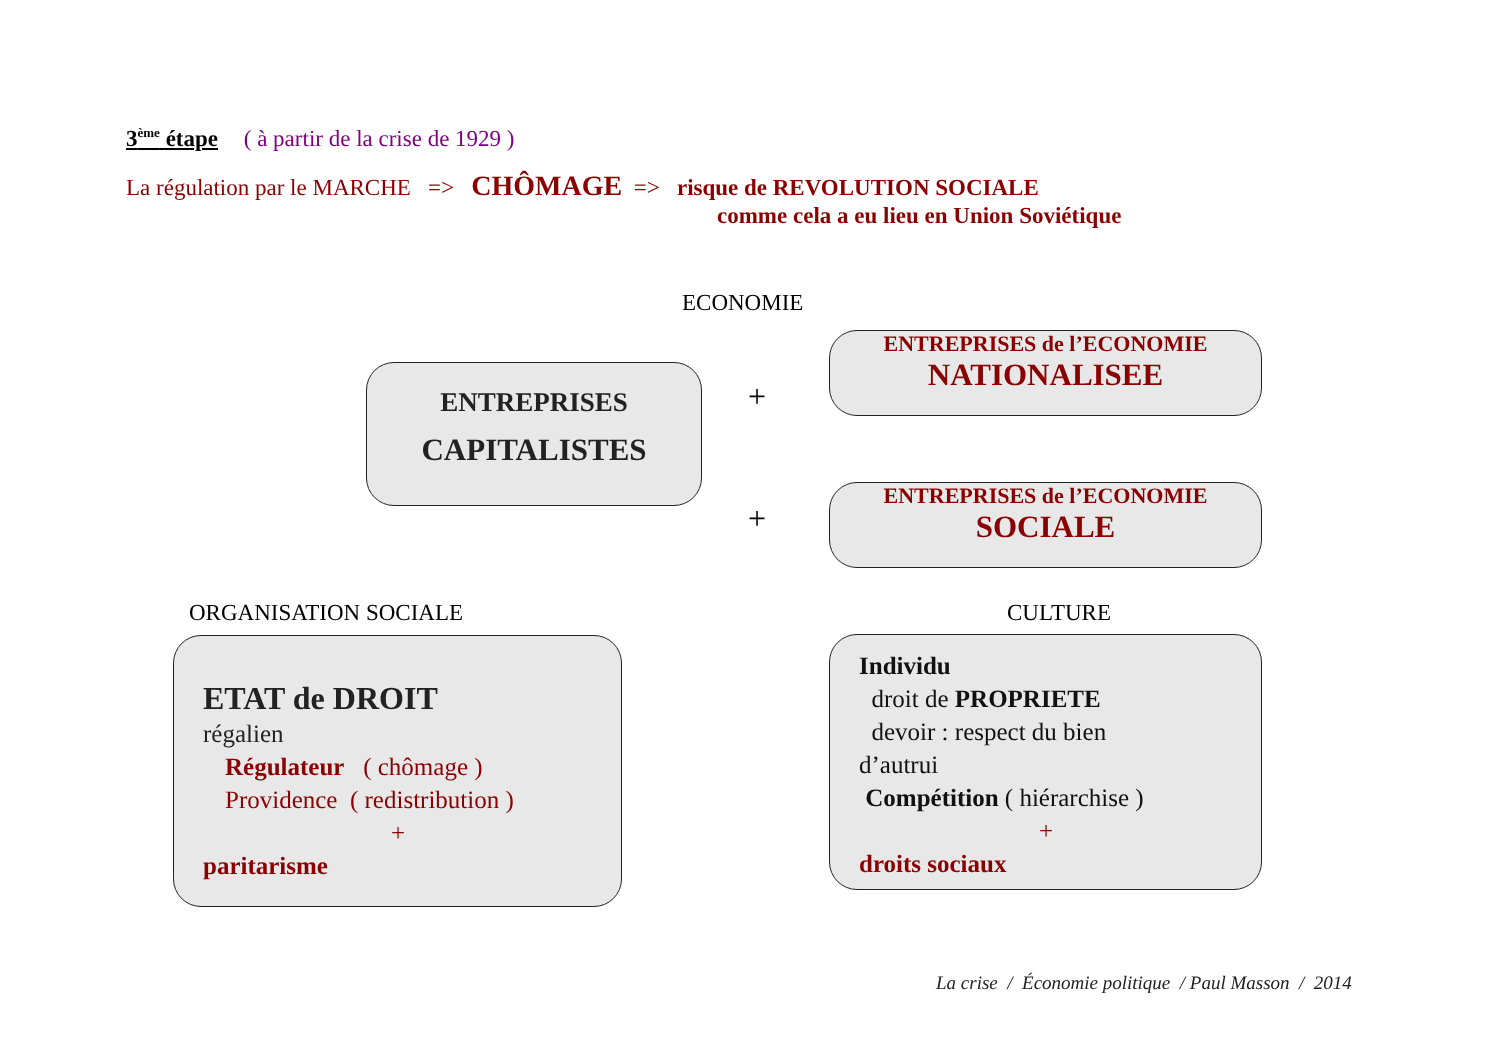3<sup>ème</sup> étape ( à partir de la crise de 1929 )
La régulation par le MARCHE => CHÔMAGE => risque de REVOLUTION SOCIALE
comme cela a eu lieu en Union Soviétique
ECONOMIE
ENTREPRISES
CAPITALISTES
+
+
ENTREPRISES de l’ECONOMIE
NATIONALISEE
ENTREPRISES de l’ECONOMIE
SOCIALE
ORGANISATION SOCIALE CULTURE
ETAT de DROIT
régalien
Régulateur ( chômage )
Providence ( redistribution )
+
paritarisme
Individu
droit de PROPRIETE
devoir : respect du bien
d’autrui
Compétition ( hiérarchise )
+
droits sociaux
La crise / Économie politique / Paul Masson / 2014